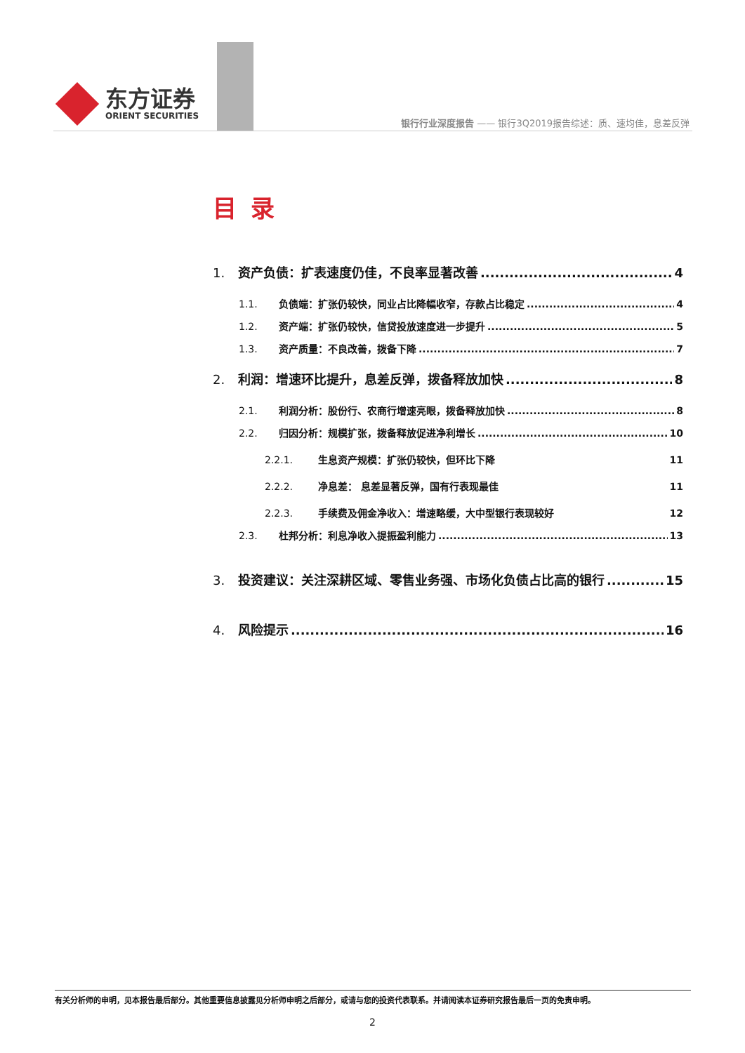东方证券
ORIENT SECURITIES
银行行业深度报告 —— 银行3Q2019报告综述：质、速均佳，息差反弹
目录
1. 资产负债：扩表速度仍佳，不良率显著改善 4
1.1. 负债端：扩张仍较快，同业占比降幅收窄，存款占比稳定 4
1.2. 资产端：扩张仍较快，信贷投放速度进一步提升 5
1.3. 资产质量：不良改善，拨备下降 7
2. 利润：增速环比提升，息差反弹，拨备释放加快 8
2.1. 利润分析：股份行、农商行增速亮眼，拨备释放加快 8
2.2. 归因分析：规模扩张，拨备释放促进净利增长 10
2.2.1. 生息资产规模：扩张仍较快，但环比下降 11
2.2.2. 净息差： 息差显著反弹，国有行表现最佳 11
2.2.3. 手续费及佣金净收入：增速略缓，大中型银行表现较好 12
2.3. 杜邦分析：利息净收入提振盈利能力 13
3. 投资建议：关注深耕区域、零售业务强、市场化负债占比高的银行 15
4. 风险提示 16
有关分析师的申明，见本报告最后部分。其他重要信息披露见分析师申明之后部分，或请与您的投资代表联系。并请阅读本证券研究报告最后一页的免责申明。
2